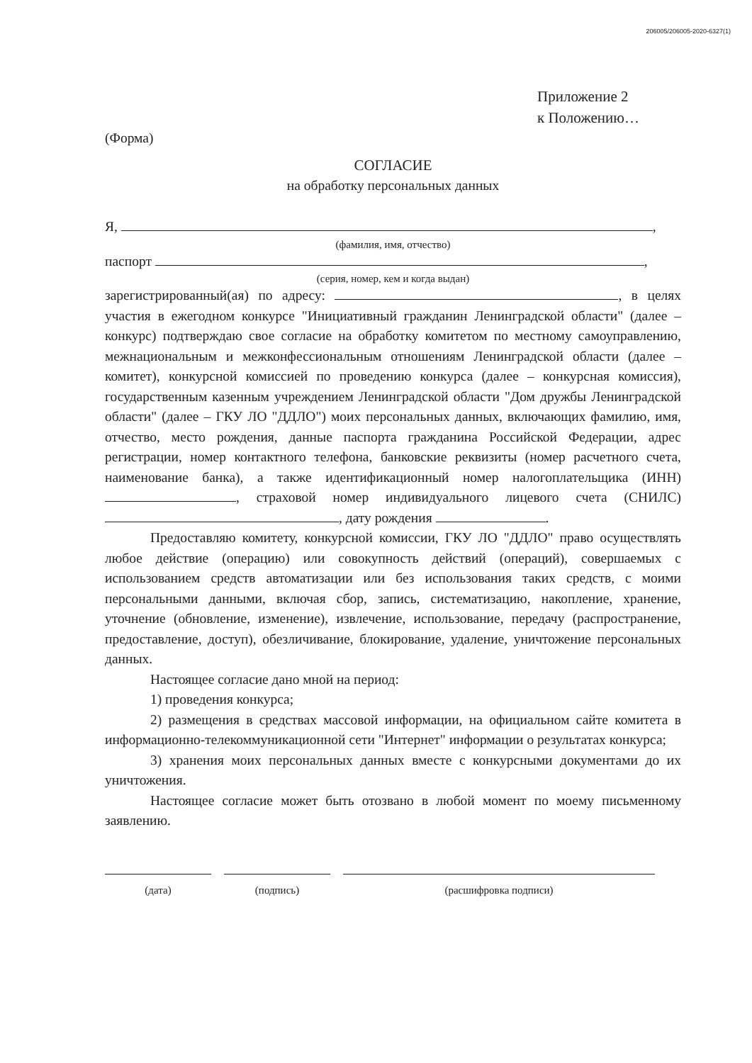206005/206005-2020-6327(1)
Приложение 2
к Положению…
(Форма)
СОГЛАСИЕ
на обработку персональных данных
Я, ,
(фамилия, имя, отчество)
паспорт ,
(серия, номер, кем и когда выдан)
зарегистрированный(ая) по адресу: , в целях участия в ежегодном конкурсе "Инициативный гражданин Ленинградской области" (далее – конкурс) подтверждаю свое согласие на обработку комитетом по местному самоуправлению, межнациональным и межконфессиональным отношениям Ленинградской области (далее – комитет), конкурсной комиссией по проведению конкурса (далее – конкурсная комиссия), государственным казенным учреждением Ленинградской области "Дом дружбы Ленинградской области" (далее – ГКУ ЛО "ДДЛО") моих персональных данных, включающих фамилию, имя, отчество, место рождения, данные паспорта гражданина Российской Федерации, адрес регистрации, номер контактного телефона, банковские реквизиты (номер расчетного счета, наименование банка), а также идентификационный номер налогоплательщика (ИНН) , страховой номер индивидуального лицевого счета (СНИЛС) , дату рождения .
Предоставляю комитету, конкурсной комиссии, ГКУ ЛО "ДДЛО" право осуществлять любое действие (операцию) или совокупность действий (операций), совершаемых с использованием средств автоматизации или без использования таких средств, с моими персональными данными, включая сбор, запись, систематизацию, накопление, хранение, уточнение (обновление, изменение), извлечение, использование, передачу (распространение, предоставление, доступ), обезличивание, блокирование, удаление, уничтожение персональных данных.
Настоящее согласие дано мной на период:
1) проведения конкурса;
2) размещения в средствах массовой информации, на официальном сайте комитета в информационно-телекоммуникационной сети "Интернет" информации о результатах конкурса;
3) хранения моих персональных данных вместе с конкурсными документами до их уничтожения.
Настоящее согласие может быть отозвано в любой момент по моему письменному заявлению.
(дата) (подпись) (расшифровка подписи)